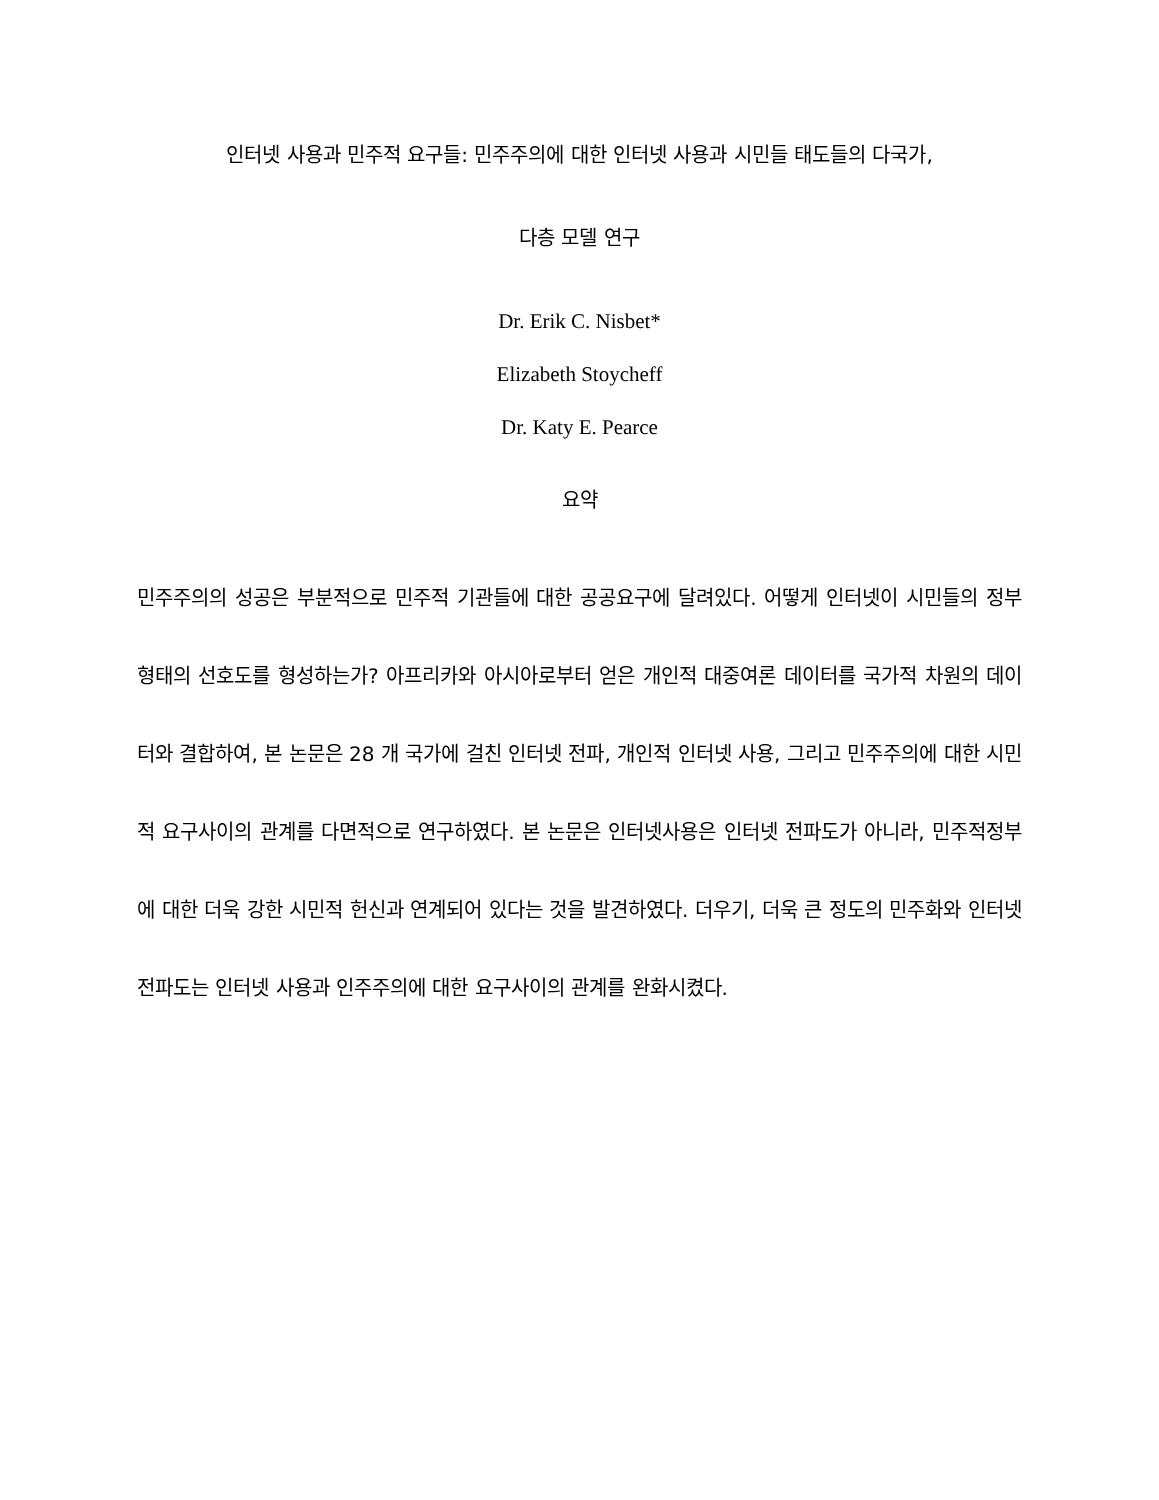인터넷 사용과 민주적 요구들: 민주주의에 대한 인터넷 사용과 시민들 태도들의 다국가,
다층 모델 연구
Dr. Erik C. Nisbet*
Elizabeth Stoycheff
Dr. Katy E. Pearce
요약
민주주의의 성공은 부분적으로 민주적 기관들에 대한 공공요구에 달려있다. 어떻게 인터넷이 시민들의 정부형태의 선호도를 형성하는가? 아프리카와 아시아로부터 얻은 개인적 대중여론 데이터를 국가적 차원의 데이터와 결합하여, 본 논문은 28 개 국가에 걸친 인터넷 전파, 개인적 인터넷 사용, 그리고 민주주의에 대한 시민적 요구사이의 관계를 다면적으로 연구하였다. 본 논문은 인터넷사용은 인터넷 전파도가 아니라, 민주적정부에 대한 더욱 강한 시민적 헌신과 연계되어 있다는 것을 발견하였다. 더우기, 더욱 큰 정도의 민주화와 인터넷 전파도는 인터넷 사용과 인주주의에 대한 요구사이의 관계를 완화시켰다.